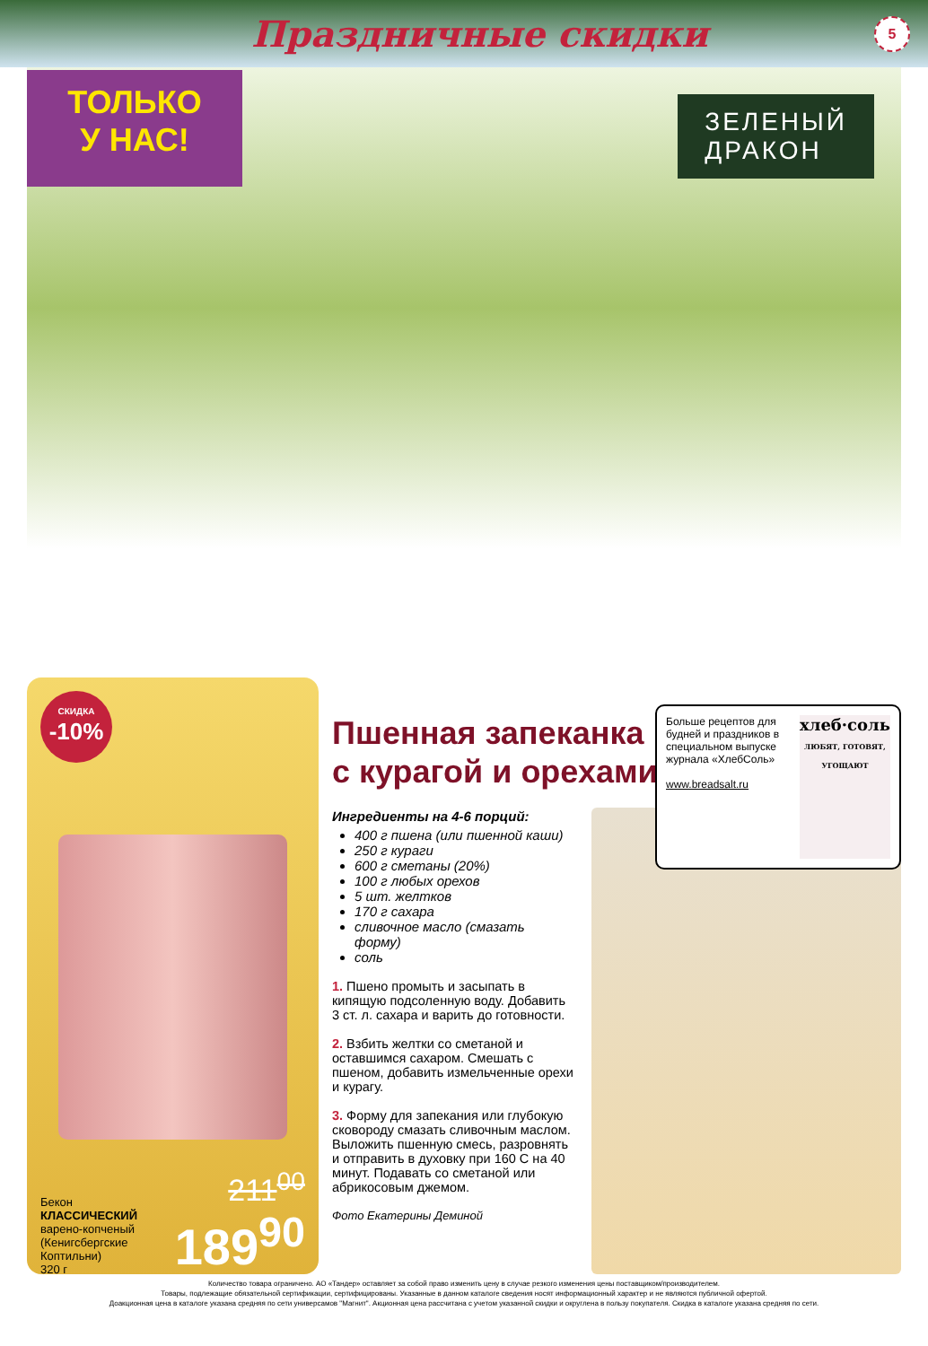Праздничные скидки 5
ТОЛЬКО
У НАС!
ЗЕЛЕНЫЙ
ДРАКОН
СКИДКА
-10%
Бекон
КЛАССИЧЕСКИЙ
варено-копченый
(Кенигсбергские
Коптильни)
320 г
211<sup>00</sup>
189<sup>90</sup>
Больше рецептов для будней и праздников в специальном выпуске журнала «ХлебСоль»
www.breadsalt.ru
хлеб·соль
ЛЮБЯТ, ГОТОВЯТ, УГОЩАЮТ
Пшенная запеканка
с курагой и орехами
Ингредиенты на 4-6 порций:
400 г пшена (или пшенной каши)
250 г кураги
600 г сметаны (20%)
100 г любых орехов
5 шт. желтков
170 г сахара
сливочное масло (смазать форму)
соль
1. Пшено промыть и засыпать в кипящую подсоленную воду. Добавить 3 ст. л. сахара и варить до готовности.
2. Взбить желтки со сметаной и оставшимся сахаром. Смешать с пшеном, добавить измельченные орехи и курагу.
3. Форму для запекания или глубокую сковороду смазать сливочным маслом. Выложить пшенную смесь, разровнять и отправить в духовку при 160 С на 40 минут. Подавать со сметаной или абрикосовым джемом.
Фото Екатерины Деминой
Количество товара ограничено. АО «Тандер» оставляет за собой право изменить цену в случае резкого изменения цены поставщиком/производителем.
Товары, подлежащие обязательной сертификации, сертифицированы. Указанные в данном каталоге сведения носят информационный характер и не являются публичной офертой.
Доакционная цена в каталоге указана средняя по сети универсамов "Магнит". Акционная цена рассчитана с учетом указанной скидки и округлена в пользу покупателя. Скидка в каталоге указана средняя по сети.